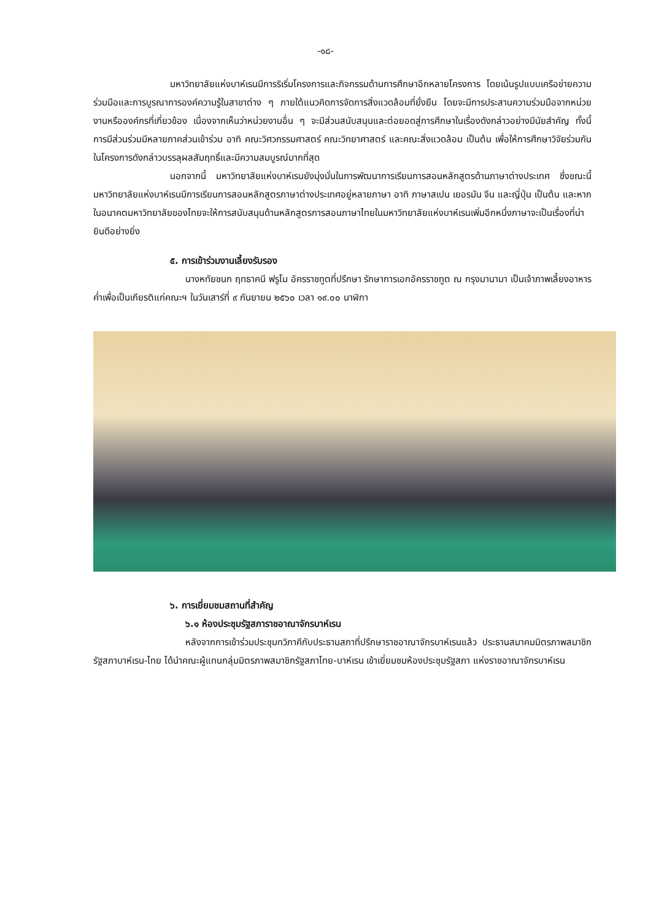-๑๘-
มหาวิทยาลัยแห่งบาห์เรนมีการริเริ่มโครงการและกิจกรรมด้านการศึกษาอีกหลายโครงการ โดยเน้นรูปแบบเครือข่ายความร่วมมือและการบูรณาการองค์ความรู้ในสาขาต่าง ๆ ภายใต้แนวคิดการจัดการสิ่งแวดล้อมที่ยั่งยืน โดยจะมีการประสานความร่วมมือจากหน่วยงานหรือองค์กรที่เกี่ยวข้อง เนื่องจากเห็นว่าหน่วยงานอื่น ๆ จะมีส่วนสนับสนุนและต่อยอดสู่การศึกษาในเรื่องดังกล่าวอย่างมีนัยสำคัญ ทั้งนี้ การมีส่วนร่วมมีหลายภาคส่วนเข้าร่วม อาทิ คณะวิศวกรรมศาสตร์ คณะวิทยาศาสตร์ และคณะสิ่งแวดล้อม เป็นต้น เพื่อให้การศึกษาวิจัยร่วมกันในโครงการดังกล่าวบรรลุผลสัมฤทธิ์และมีความสมบูรณ์มากที่สุด
นอกจากนี้ มหาวิทยาลัยแห่งบาห์เรนยังมุ่งมั่นในการพัฒนาการเรียนการสอนหลักสูตรด้านภาษาต่างประเทศ ซึ่งขณะนี้มหาวิทยาลัยแห่งบาห์เรนมีการเรียนการสอนหลักสูตรภาษาต่างประเทศอยู่หลายภาษา อาทิ ภาษาสเปน เยอรมัน จีน และญี่ปุ่น เป็นต้น และหากในอนาคตมหาวิทยาลัยของไทยจะให้การสนับสนุนด้านหลักสูตรการสอนภาษาไทยในมหาวิทยาลัยแห่งบาห์เรนเพิ่มอีกหนึ่งภาษาจะเป็นเรื่องที่น่ายินดีอย่างยิ่ง
๕. การเข้าร่วมงานเลี้ยงรับรอง
นางหทัยชนก ฤทธาคนี ฟรูโม อัครราชทูตที่ปรึกษา รักษาการเอกอัครราชทูต ณ กรุงมานามา เป็นเจ้าภาพเลี้ยงอาหารค่ำเพื่อเป็นเกียรติแก่คณะฯ ในวันเสาร์ที่ ๙ กันยายน ๒๕๖๐ เวลา ๑๙.๐๐ นาฬิกา
๖. การเยี่ยมชมสถานที่สำคัญ
๖.๑ ห้องประชุมรัฐสภาราชอาณาจักรบาห์เรน
หลังจากการเข้าร่วมประชุมทวิภาคีกับประธานสภาที่ปรึกษาราชอาณาจักรบาห์เรนแล้ว ประธานสมาคมมิตรภาพสมาชิกรัฐสภาบาห์เรน-ไทย ได้นำคณะผู้แทนกลุ่มมิตรภาพสมาชิกรัฐสภาไทย-บาห์เรน เข้าเยี่ยมชมห้องประชุมรัฐสภา แห่งราชอาณาจักรบาห์เรน